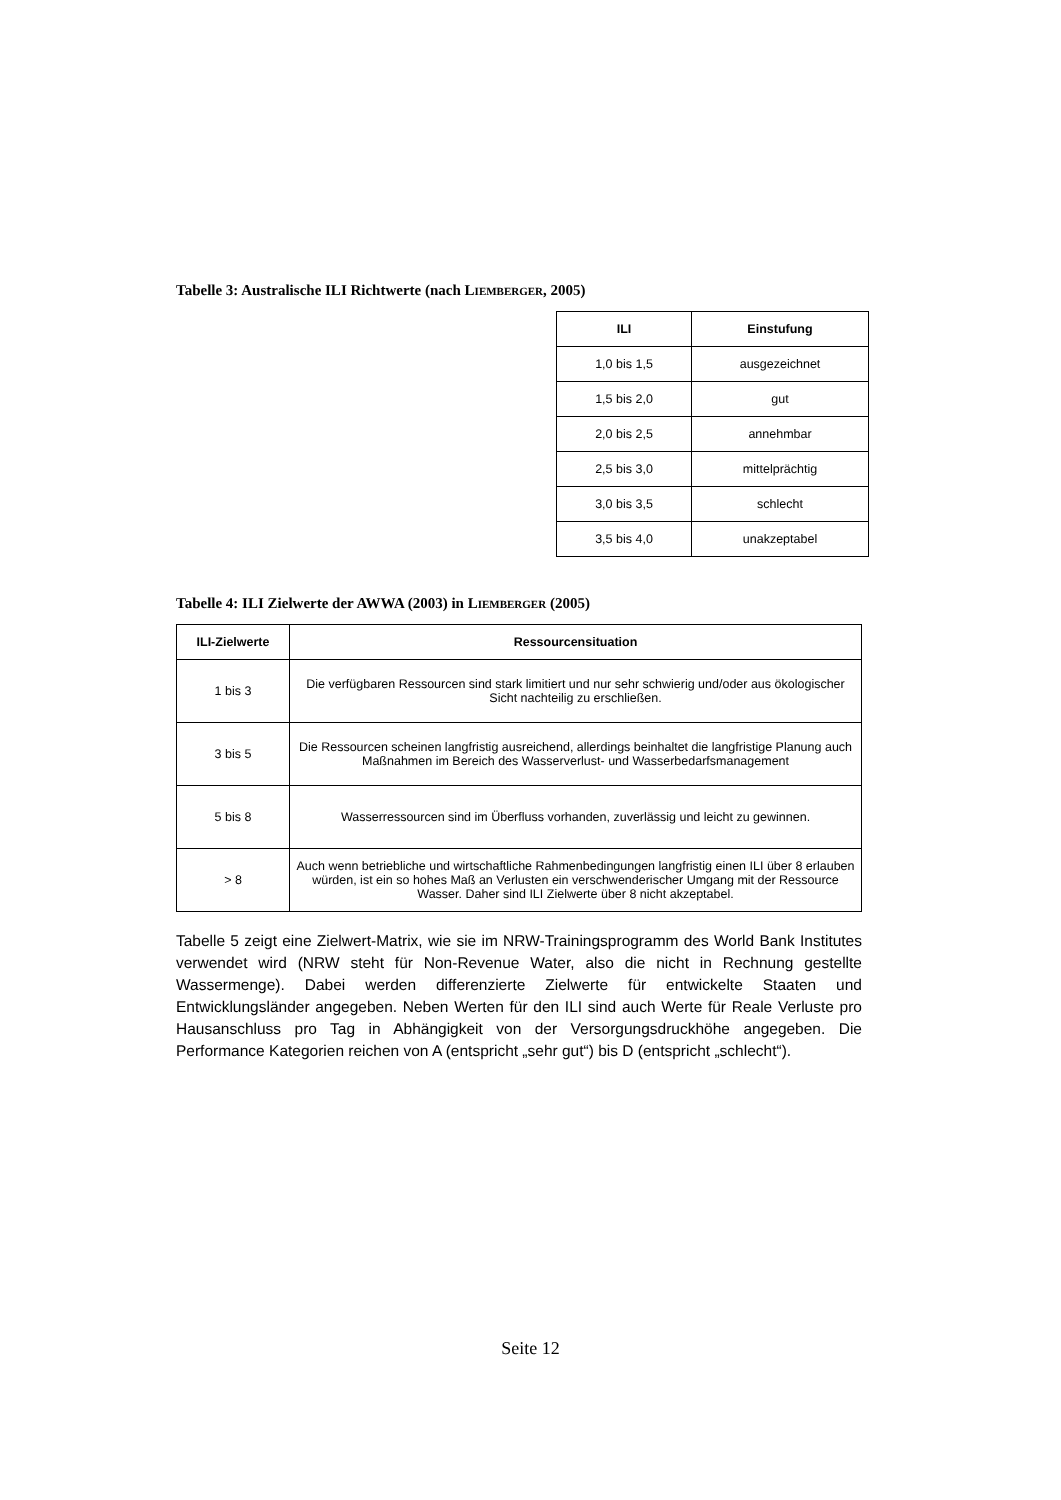Tabelle 3: Australische ILI Richtwerte (nach LIEMBERGER, 2005)
| ILI | Einstufung |
| --- | --- |
| 1,0 bis 1,5 | ausgezeichnet |
| 1,5 bis 2,0 | gut |
| 2,0 bis 2,5 | annehmbar |
| 2,5 bis 3,0 | mittelprächtig |
| 3,0 bis 3,5 | schlecht |
| 3,5 bis 4,0 | unakzeptabel |
Tabelle 4: ILI Zielwerte der AWWA (2003) in LIEMBERGER (2005)
| ILI-Zielwerte | Ressourcensituation |
| --- | --- |
| 1 bis 3 | Die verfügbaren Ressourcen sind stark limitiert und nur sehr schwierig und/oder aus ökologischer Sicht nachteilig zu erschließen. |
| 3 bis 5 | Die Ressourcen scheinen langfristig ausreichend, allerdings beinhaltet die langfristige Planung auch Maßnahmen im Bereich des Wasserverlust- und Wasserbedarfsmanagement |
| 5 bis 8 | Wasserressourcen sind im Überfluss vorhanden, zuverlässig und leicht zu gewinnen. |
| > 8 | Auch wenn betriebliche und wirtschaftliche Rahmenbedingungen langfristig einen ILI über 8 erlauben würden, ist ein so hohes Maß an Verlusten ein verschwenderischer Umgang mit der Ressource Wasser. Daher sind ILI Zielwerte über 8 nicht akzeptabel. |
Tabelle 5 zeigt eine Zielwert-Matrix, wie sie im NRW-Trainingsprogramm des World Bank Institutes verwendet wird (NRW steht für Non-Revenue Water, also die nicht in Rechnung gestellte Wassermenge). Dabei werden differenzierte Zielwerte für entwickelte Staaten und Entwicklungsländer angegeben. Neben Werten für den ILI sind auch Werte für Reale Verluste pro Hausanschluss pro Tag in Abhängigkeit von der Versorgungsdruckhöhe angegeben. Die Performance Kategorien reichen von A (entspricht „sehr gut“) bis D (entspricht „schlecht“).
Seite 12